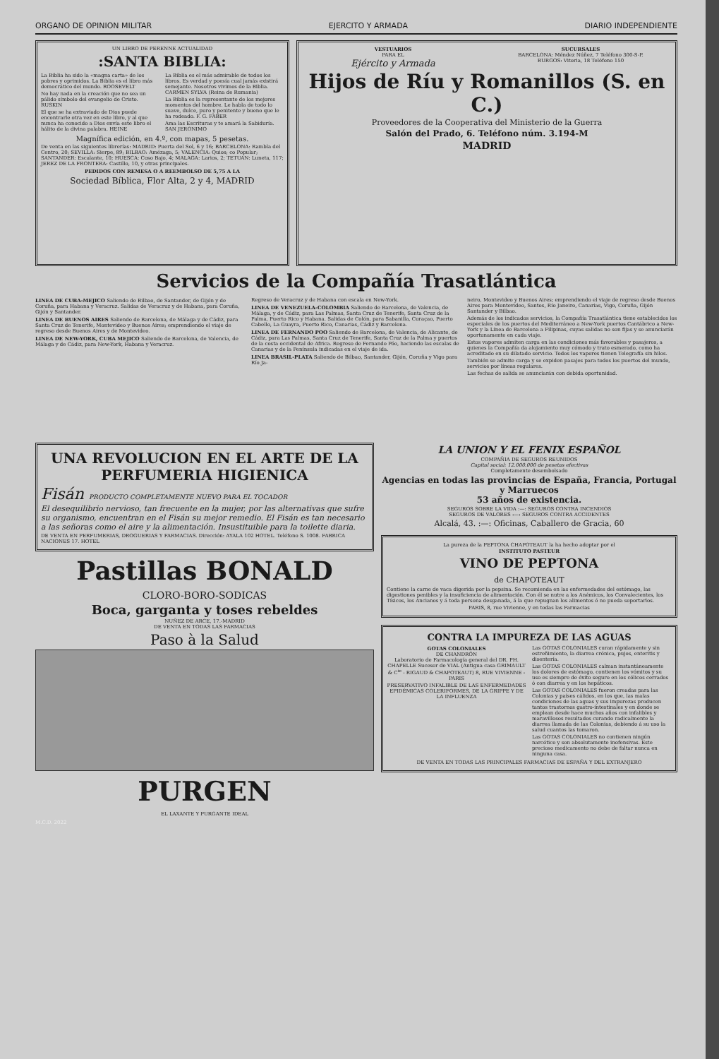ORGANO DE OPINION MILITAR EJERCITO Y ARMADA DIARIO INDEPENDIENTE
UN LIBRO DE PERENNE ACTUALIDAD
:SANTA BIBLIA:
La Biblia ha sido la «magna carta» de los pobres y oprimidos. La Biblia es el libro más democrático del mundo. ROOSEVELT
No hay nada en la creación que no sea un pálido símbolo del evangelio de Cristo. RUSKIN
El que se ha extraviado de Dios puede encontrarle otra vez en este libro, y al que nunca ha conocido a Dios envía este libro el hálito de la divina palabra. HEINE
La Biblia es el más admirable de todos los libros. Es verdad y poesía cual jamás existirá semejante. Nosotros vivimos de la Biblia. CARMEN SYLVA (Reina de Rumania)
La Biblia es la representante de los mejores momentos del hombre. Le habla de todo lo suave, dulce, puro y penitente y bueno que le ha rodeado. F. G. FABER
Ama las Escrituras y te amará la Sabiduría. SAN JERONIMO
Magnífica edición, en 4.º, con mapas, 5 pesetas.
De venta en las siguientes librerías: MADRID: Puerta del Sol, 6 y 16; BARCELONA: Rambla del Centro, 20; SEVILLA: Sierpe, 89; BILBAO: Amézaga, 5; VALENCIA: Quios; co Popular; SANTANDER: Escalante, 10; HUESCA: Coso Bajo, 4; MALAGA: Larios, 2; TETUAN: Luneta, 117; JEREZ DE LA FRONTERA: Castillo, 10, y otras principales.
PEDIDOS CON REMESA O A REEMBOLSO DE 5,75 A LA
Sociedad Bíblica, Flor Alta, 2 y 4, MADRID
VESTUARIOS
PARA EL
Ejército y Armada
SUCURSALES
BARCELONA: Méndez Núñez, 7 Teléfono 300-S-P.
BURGOS: Vitoria, 18 Teléfono 150
Hijos de Ríu y Romanillos (S. en C.)
Proveedores de la Cooperativa del Ministerio de la Guerra
Salón del Prado, 6. Teléfono núm. 3.194-M
MADRID
Servicios de la Compañía Trasatlántica
LINEA DE CUBA-MEJICO Saliendo de Bilbao, de Santander, de Gijón y de Coruña, para Habana y Veracruz. Salidas de Veracruz y de Habana, para Coruña, Gijón y Santander.
LINEA DE BUENOS AIRES Saliendo de Barcelona, de Málaga y de Cádiz, para Santa Cruz de Tenerife, Montevideo y Buenos Aires; emprendiendo el viaje de regreso desde Buenos Aires y de Montevideo.
LINEA DE NEW-YORK, CUBA MEJICO Saliendo de Barcelona, de Valencia, de Málaga y de Cádiz, para New-York, Habana y Veracruz.
Regreso de Veracruz y de Habana con escala en New-York.
LINEA DE VENEZUELA-COLOMBIA Saliendo de Barcelona, de Valencia, de Málaga, y de Cádiz, para Las Palmas, Santa Cruz de Tenerife, Santa Cruz de la Palma, Puerto Rico y Habana. Salidas de Colón, para Sabanilla, Curaçao, Puerto Cabello, La Guayra, Puerto Rico, Canarias, Cádiz y Barcelona.
LINEA DE FERNANDO POO Saliendo de Barcelona, de Valencia, de Alicante, de Cádiz, para Las Palmas, Santa Cruz de Tenerife, Santa Cruz de la Palma y puertos de la costa occidental de Africa. Regreso de Fernando Póo, haciendo las escalas de Canarias y de la Península indicadas en el viaje de ida.
LINEA BRASIL-PLATA Saliendo de Bilbao, Santander, Gijón, Coruña y Vigo para Río Ja-
neiro, Montevideo y Buenos Aires; emprendiendo el viaje de regreso desde Buenos Aires para Montevideo, Santos, Río Janeiro, Canarias, Vigo, Coruña, Gijón Santander y Bilbao.
Además de los indicados servicios, la Compañía Trasatlántica tiene establecidos los especiales de los puertos del Mediterráneo a New-York puertos Cantábrico a New-York y la Línea de Barcelona a Filipinas, cuyas salidas no son fijas y se anunciarán oportunamente en cada viaje.
Estos vapores admiten carga en las condiciones más favorables y pasajeros, a quienes la Compañía da alojamiento muy cómodo y trato esmerado, como ha acreditado en su dilatado servicio. Todos los vapores tienen Telegrafía sin hilos.
También se admite carga y se expiden pasajes para todos los puertos del mundo, servicios por líneas regulares.
Las fechas de salida se anunciarán con debida oportunidad.
UNA REVOLUCION EN EL ARTE DE LA PERFUMERIA HIGIENICA
Fisán PRODUCTO COMPLETAMENTE NUEVO PARA EL TOCADOR
El desequilibrio nervioso, tan frecuente en la mujer, por las alternativas que sufre su organismo, encuentran en el Fisán su mejor remedio. El Fisán es tan necesario a las señoras como el aire y la alimentación. Insustituible para la toilette diaria.
DE VENTA EN PERFUMERIAS, DROGUERIAS Y FARMACIAS. Dirección: AYALA 102 HOTEL. Teléfono S. 1008. FABRICA NACIONES 17. HOTEL
Pastillas BONALD
CLORO-BORO-SODICAS
Boca, garganta y toses rebeldes
NUÑEZ DE ARCE, 17.-MADRID
DE VENTA EN TODAS LAS FARMACIAS
Paso à la Salud
PURGEN
EL LAXANTE Y PURGANTE IDEAL
LA UNION Y EL FENIX ESPAÑOL
COMPAÑIA DE SEGUROS REUNIDOS
Capital social: 12.000.000 de pesetas efectivas
Completamente desembolsado
Agencias en todas las provincias de España, Francia, Portugal y Marruecos
53 años de existencia.
SEGUROS SOBRE LA VIDA :—: SEGUROS CONTRA INCENDIOS
SEGUROS DE VALORES :—: SEGUROS CONTRA ACCIDENTES
Alcalá, 43. :—: Oficinas, Caballero de Gracia, 60
La pureza de la PEPTONA CHAPOTEAUT la ha hecho adoptar por el
INSTITUTO PASTEUR
VINO DE PEPTONA
de CHAPOTEAUT
Contiene la carne de vaca digerida por la pepsina. Se recomienda en las enfermedades del estómago, las digestiones penibles y la insuficiencia de alimentación. Con él se nutre a los Anémicos, los Convalecientes, los Tísicos, los Ancianos y á toda persona desganada, á la que repugnan los alimentos ó no pueda soportarlos.
PARIS, 8, rue Vivienne, y en todas las Farmacias
CONTRA LA IMPUREZA DE LAS AGUAS
GOTAS COLONIALES
DE CHANDRÓN
Laboratorio de Farmacología general del DR. PH. CHAPELLE Sucesor de VIAL (Antigua casa GRIMAULT & C<sup>ie</sup> - RIGAUD & CHAPOTEAUT) 8, RUE VIVIENNE - PARIS
PRESERVATIVO INFALIBLE DE LAS ENFERMEDADES EPIDÉMICAS COLERIFORMES, DE LA GRIPPE Y DE LA INFLUENZA
Las GOTAS COLONIALES curan rápidamente y sin estreñimiento, la diarrea crónica, pujos, enteritis y disentería.
Las GOTAS COLONIALES calman instantáneamente los dolores de estómago, contienen los vómitos y su uso es siempre de éxito seguro en los cólicos cerrados ó con diarrea y en los hepáticos.
Las GOTAS COLONIALES fueron creadas para las Colonias y países cálidos, en los que, las malas condiciones de las aguas y sus impurezas producen tantos trastornos gastro-intestinales y en donde se emplean desde hace muchos años con infalibles y maravillosos resultados curando radicalmente la diarrea llamada de las Colonias, debiendo á su uso la salud cuantos las tomaron.
Las GOTAS COLONIALES no contienen ningún narcótico y son absolutamente inofensivas. Este precioso medicamento no debe de faltar nunca en ninguna casa.
DE VENTA EN TODAS LAS PRINCIPALES FARMACIAS DE ESPAÑA Y DEL EXTRANJERO
M.C.D. 2022